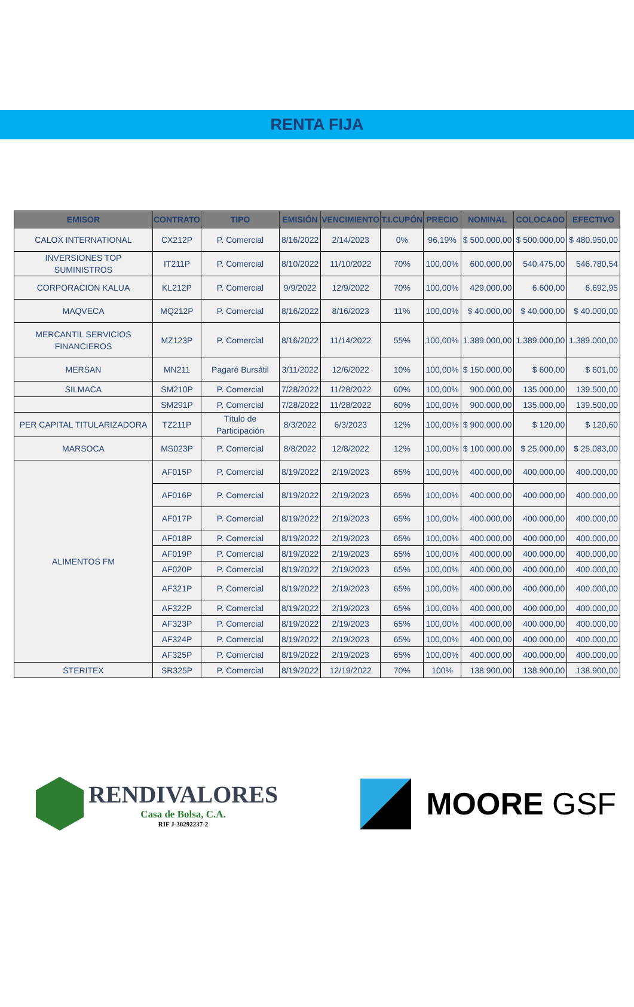RENTA FIJA
| EMISOR | CONTRATO | TIPO | EMISIÓN | VENCIMIENTO | T.I.CUPÓN | PRECIO | NOMINAL | COLOCADO | EFECTIVO |
| --- | --- | --- | --- | --- | --- | --- | --- | --- | --- |
| CALOX INTERNATIONAL | CX212P | P. Comercial | 8/16/2022 | 2/14/2023 | 0% | 96,19% | $ 500.000,00 | $ 500.000,00 | $ 480.950,00 |
| INVERSIONES TOP SUMINISTROS | IT211P | P. Comercial | 8/10/2022 | 11/10/2022 | 70% | 100,00% | 600.000,00 | 540.475,00 | 546.780,54 |
| CORPORACION KALUA | KL212P | P. Comercial | 9/9/2022 | 12/9/2022 | 70% | 100,00% | 429.000,00 | 6.600,00 | 6.692,95 |
| MAQVECA | MQ212P | P. Comercial | 8/16/2022 | 8/16/2023 | 11% | 100,00% | $ 40.000,00 | $ 40.000,00 | $ 40.000,00 |
| MERCANTIL SERVICIOS FINANCIEROS | MZ123P | P. Comercial | 8/16/2022 | 11/14/2022 | 55% | 100,00% | 1.389.000,00 | 1.389.000,00 | 1.389.000,00 |
| MERSAN | MN211 | Pagaré Bursátil | 3/11/2022 | 12/6/2022 | 10% | 100,00% | $ 150.000,00 | $ 600,00 | $ 601,00 |
| SILMACA | SM210P | P. Comercial | 7/28/2022 | 11/28/2022 | 60% | 100,00% | 900.000,00 | 135.000,00 | 139.500,00 |
| | SM291P | P. Comercial | 7/28/2022 | 11/28/2022 | 60% | 100,00% | 900.000,00 | 135.000,00 | 139.500,00 |
| PER CAPITAL TITULARIZADORA | TZ211P | Título de Participación | 8/3/2022 | 6/3/2023 | 12% | 100,00% | $ 900.000,00 | $ 120,00 | $ 120,60 |
| MARSOCA | MS023P | P. Comercial | 8/8/2022 | 12/8/2022 | 12% | 100,00% | $ 100.000,00 | $ 25.000,00 | $ 25.083,00 |
| ALIMENTOS FM | AF015P | P. Comercial | 8/19/2022 | 2/19/2023 | 65% | 100,00% | 400.000,00 | 400.000,00 | 400.000,00 |
| | AF016P | P. Comercial | 8/19/2022 | 2/19/2023 | 65% | 100,00% | 400.000,00 | 400.000,00 | 400.000,00 |
| | AF017P | P. Comercial | 8/19/2022 | 2/19/2023 | 65% | 100,00% | 400.000,00 | 400.000,00 | 400.000,00 |
| | AF018P | P. Comercial | 8/19/2022 | 2/19/2023 | 65% | 100,00% | 400.000,00 | 400.000,00 | 400.000,00 |
| | AF019P | P. Comercial | 8/19/2022 | 2/19/2023 | 65% | 100,00% | 400.000,00 | 400.000,00 | 400.000,00 |
| | AF020P | P. Comercial | 8/19/2022 | 2/19/2023 | 65% | 100,00% | 400.000,00 | 400.000,00 | 400.000,00 |
| | AF321P | P. Comercial | 8/19/2022 | 2/19/2023 | 65% | 100,00% | 400.000,00 | 400.000,00 | 400.000,00 |
| | AF322P | P. Comercial | 8/19/2022 | 2/19/2023 | 65% | 100,00% | 400.000,00 | 400.000,00 | 400.000,00 |
| | AF323P | P. Comercial | 8/19/2022 | 2/19/2023 | 65% | 100,00% | 400.000,00 | 400.000,00 | 400.000,00 |
| | AF324P | P. Comercial | 8/19/2022 | 2/19/2023 | 65% | 100,00% | 400.000,00 | 400.000,00 | 400.000,00 |
| | AF325P | P. Comercial | 8/19/2022 | 2/19/2023 | 65% | 100,00% | 400.000,00 | 400.000,00 | 400.000,00 |
| STERITEX | SR325P | P. Comercial | 8/19/2022 | 12/19/2022 | 70% | 100% | 138.900,00 | 138.900,00 | 138.900,00 |
RENDIVALORES
Casa de Bolsa, C.A.
RIF J-30292237-2
MOORE GSF